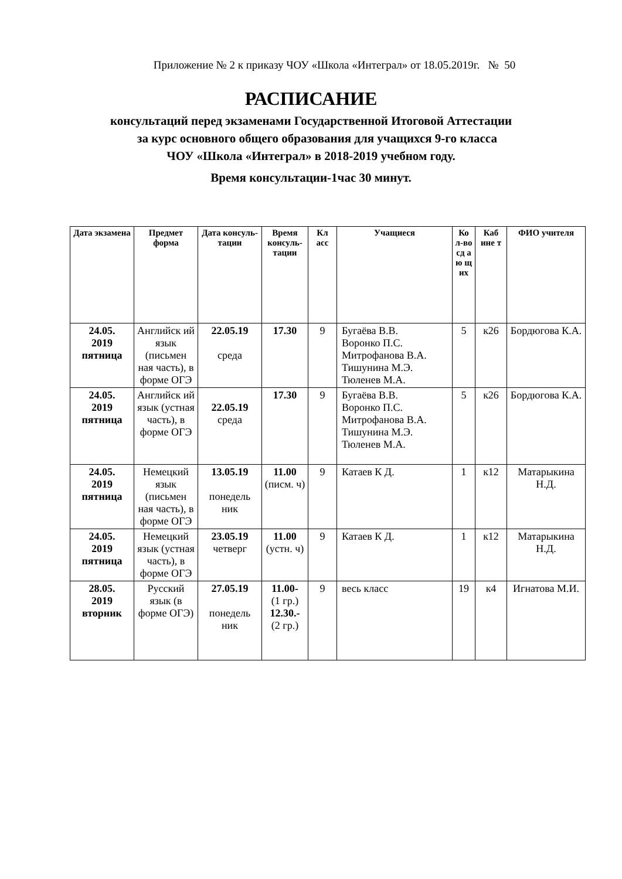Приложение № 2 к приказу ЧОУ «Школа «Интеграл» от 18.05.2019г. № 50
РАСПИСАНИЕ
консультаций перед экзаменами Государственной Итоговой Аттестации
за курс основного общего образования для учащихся 9-го класса
ЧОУ «Школа «Интеграл» в 2018-2019 учебном году.
Время консультации-1час 30 минут.
| Дата экзамена | Предмет форма | Дата консуль-тации | Время консуль-тации | Кл асс | Учащиеся | Ко л-во сд а ю щ их | Каб ине т | ФИО учителя |
| --- | --- | --- | --- | --- | --- | --- | --- | --- |
| 24.05. 2019 пятница | Английск ий язык (письмен ная часть), в форме ОГЭ | 22.05.19 среда | 17.30 | 9 | Бугаёва В.В. Воронко П.С. Митрофанова В.А. Тишунина М.Э. Тюленев М.А. | 5 | к26 | Бордюгова К.А. |
| 24.05. 2019 пятница | Английск ий язык (устная часть), в форме ОГЭ | 22.05.19 среда | 17.30 | 9 | Бугаёва В.В. Воронко П.С. Митрофанова В.А. Тишунина М.Э. Тюленев М.А. | 5 | к26 | Бордюгова К.А. |
| 24.05. 2019 пятница | Немецкий язык (письмен ная часть), в форме ОГЭ | 13.05.19 понедель ник | 11.00 (писм. ч) | 9 | Катаев К Д. | 1 | к12 | Матарыкина Н.Д. |
| 24.05. 2019 пятница | Немецкий язык (устная часть), в форме ОГЭ | 23.05.19 четверг | 11.00 (устн. ч) | 9 | Катаев К Д. | 1 | к12 | Матарыкина Н.Д. |
| 28.05. 2019 вторник | Русский язык (в форме ОГЭ) | 27.05.19 понедель ник | 11.00- (1 гр.) 12.30.- (2 гр.) | 9 | весь класс | 19 | к4 | Игнатова М.И. |